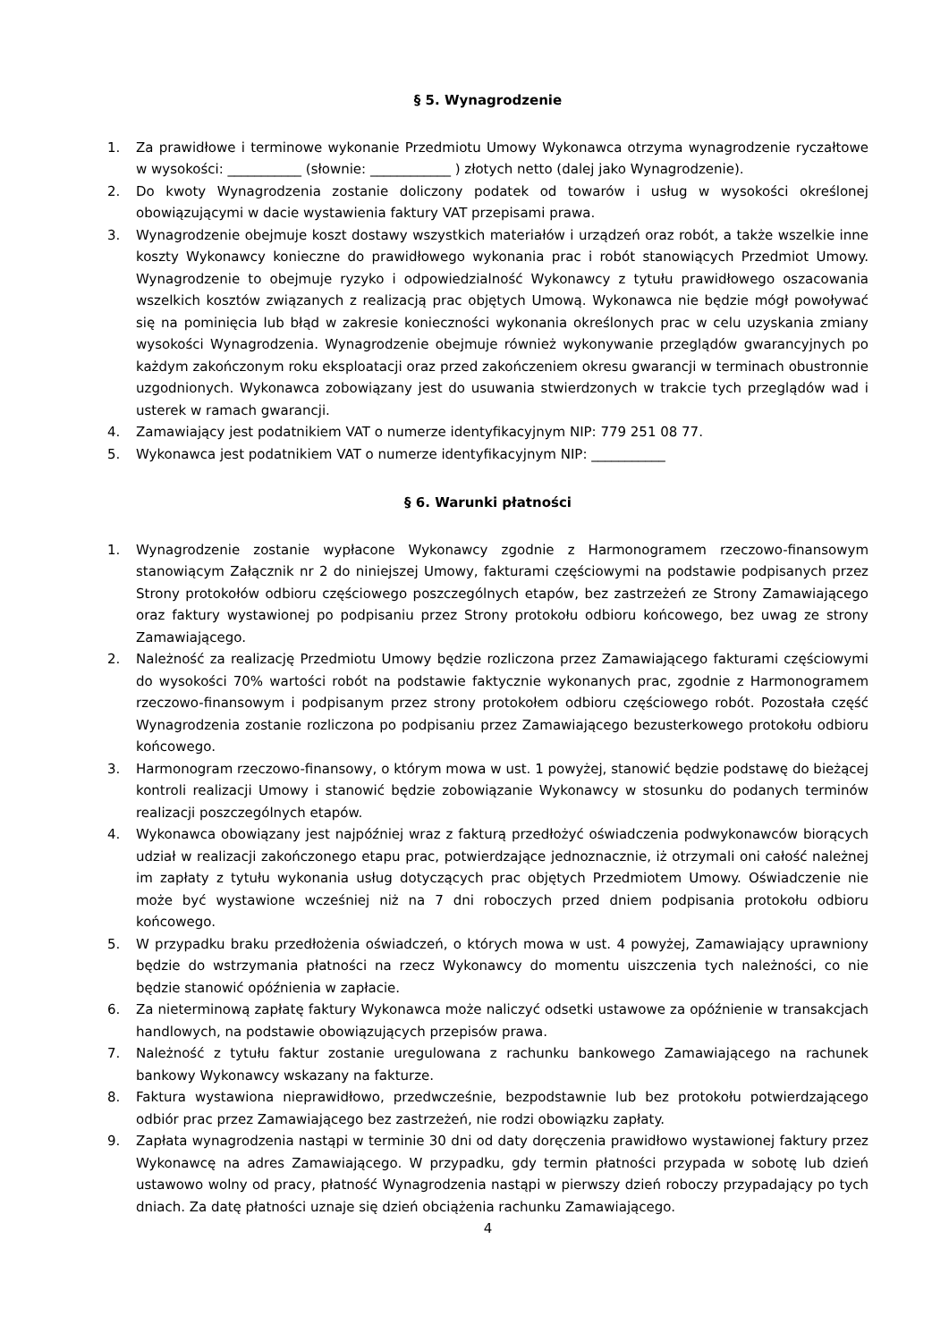§ 5. Wynagrodzenie
1. Za prawidłowe i terminowe wykonanie Przedmiotu Umowy Wykonawca otrzyma wynagrodzenie ryczałtowe w wysokości: ___________ (słownie: ____________ ) złotych netto (dalej jako Wynagrodzenie).
2. Do kwoty Wynagrodzenia zostanie doliczony podatek od towarów i usług w wysokości określonej obowiązującymi w dacie wystawienia faktury VAT przepisami prawa.
3. Wynagrodzenie obejmuje koszt dostawy wszystkich materiałów i urządzeń oraz robót, a także wszelkie inne koszty Wykonawcy konieczne do prawidłowego wykonania prac i robót stanowiących Przedmiot Umowy. Wynagrodzenie to obejmuje ryzyko i odpowiedzialność Wykonawcy z tytułu prawidłowego oszacowania wszelkich kosztów związanych z realizacją prac objętych Umową. Wykonawca nie będzie mógł powoływać się na pominięcia lub błąd w zakresie konieczności wykonania określonych prac w celu uzyskania zmiany wysokości Wynagrodzenia. Wynagrodzenie obejmuje również wykonywanie przeglądów gwarancyjnych po każdym zakończonym roku eksploatacji oraz przed zakończeniem okresu gwarancji w terminach obustronnie uzgodnionych. Wykonawca zobowiązany jest do usuwania stwierdzonych w trakcie tych przeglądów wad i usterek w ramach gwarancji.
4. Zamawiający jest podatnikiem VAT o numerze identyfikacyjnym NIP: 779 251 08 77.
5. Wykonawca jest podatnikiem VAT o numerze identyfikacyjnym NIP: ___________
§ 6. Warunki płatności
1. Wynagrodzenie zostanie wypłacone Wykonawcy zgodnie z Harmonogramem rzeczowo-finansowym stanowiącym Załącznik nr 2 do niniejszej Umowy, fakturami częściowymi na podstawie podpisanych przez Strony protokołów odbioru częściowego poszczególnych etapów, bez zastrzeżeń ze Strony Zamawiającego oraz faktury wystawionej po podpisaniu przez Strony protokołu odbioru końcowego, bez uwag ze strony Zamawiającego.
2. Należność za realizację Przedmiotu Umowy będzie rozliczona przez Zamawiającego fakturami częściowymi do wysokości 70% wartości robót na podstawie faktycznie wykonanych prac, zgodnie z Harmonogramem rzeczowo-finansowym i podpisanym przez strony protokołem odbioru częściowego robót. Pozostała część Wynagrodzenia zostanie rozliczona po podpisaniu przez Zamawiającego bezusterkowego protokołu odbioru końcowego.
3. Harmonogram rzeczowo-finansowy, o którym mowa w ust. 1 powyżej, stanowić będzie podstawę do bieżącej kontroli realizacji Umowy i stanowić będzie zobowiązanie Wykonawcy w stosunku do podanych terminów realizacji poszczególnych etapów.
4. Wykonawca obowiązany jest najpóźniej wraz z fakturą przedłożyć oświadczenia podwykonawców biorących udział w realizacji zakończonego etapu prac, potwierdzające jednoznacznie, iż otrzymali oni całość należnej im zapłaty z tytułu wykonania usług dotyczących prac objętych Przedmiotem Umowy. Oświadczenie nie może być wystawione wcześniej niż na 7 dni roboczych przed dniem podpisania protokołu odbioru końcowego.
5. W przypadku braku przedłożenia oświadczeń, o których mowa w ust. 4 powyżej, Zamawiający uprawniony będzie do wstrzymania płatności na rzecz Wykonawcy do momentu uiszczenia tych należności, co nie będzie stanowić opóźnienia w zapłacie.
6. Za nieterminową zapłatę faktury Wykonawca może naliczyć odsetki ustawowe za opóźnienie w transakcjach handlowych, na podstawie obowiązujących przepisów prawa.
7. Należność z tytułu faktur zostanie uregulowana z rachunku bankowego Zamawiającego na rachunek bankowy Wykonawcy wskazany na fakturze.
8. Faktura wystawiona nieprawidłowo, przedwcześnie, bezpodstawnie lub bez protokołu potwierdzającego odbiór prac przez Zamawiającego bez zastrzeżeń, nie rodzi obowiązku zapłaty.
9. Zapłata wynagrodzenia nastąpi w terminie 30 dni od daty doręczenia prawidłowo wystawionej faktury przez Wykonawcę na adres Zamawiającego. W przypadku, gdy termin płatności przypada w sobotę lub dzień ustawowo wolny od pracy, płatność Wynagrodzenia nastąpi w pierwszy dzień roboczy przypadający po tych dniach. Za datę płatności uznaje się dzień obciążenia rachunku Zamawiającego.
4